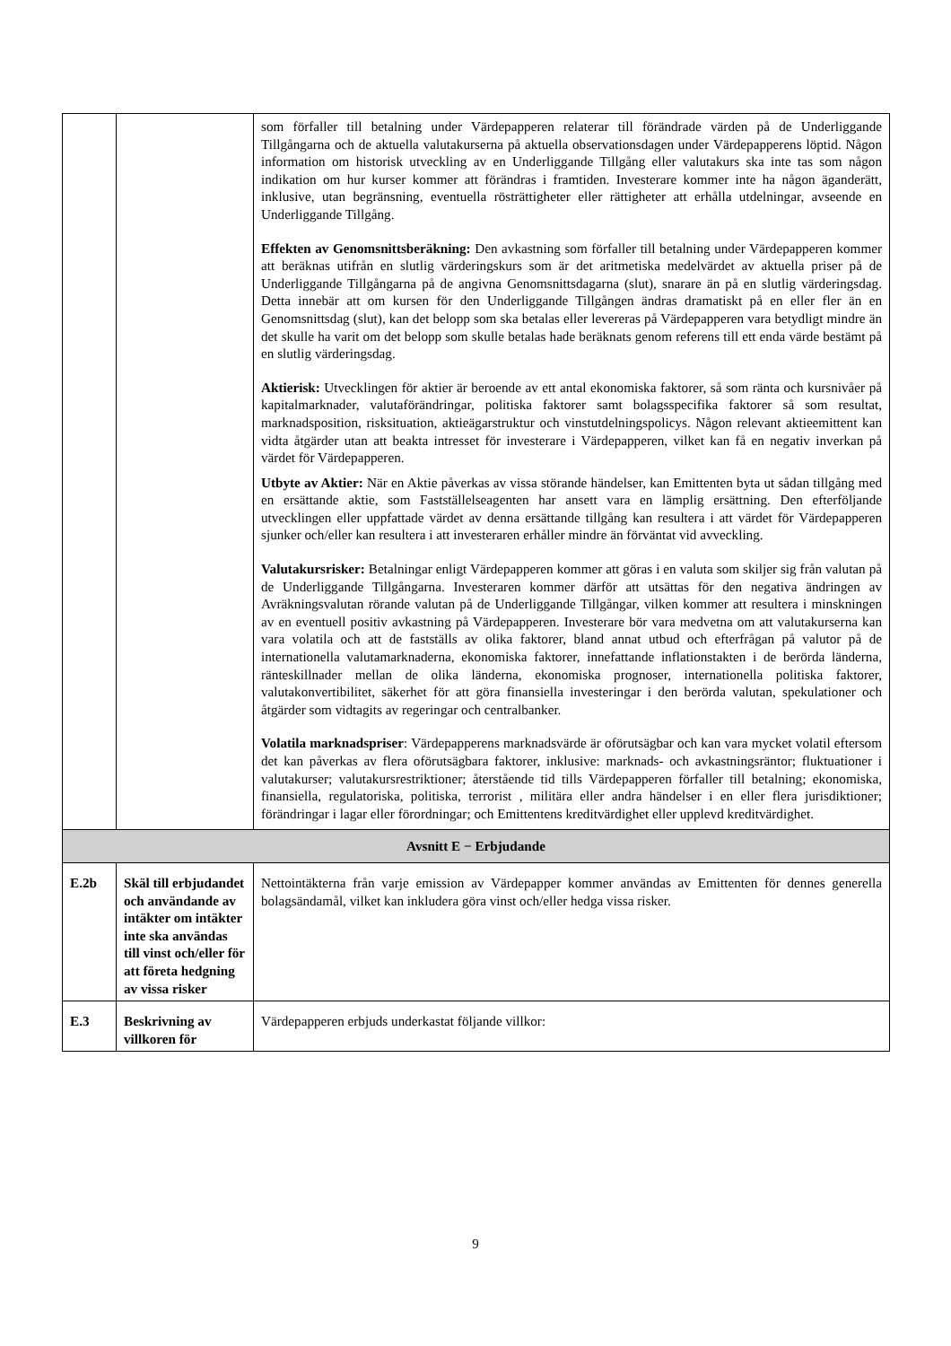| | | som förfaller till betalning under Värdepapperen relaterar till förändrade värden på de Underliggande Tillgångarna och de aktuella valutakurserna på aktuella observationsdagen under Värdepapperens löptid. Någon information om historisk utveckling av en Underliggande Tillgång eller valutakurs ska inte tas som någon indikation om hur kurser kommer att förändras i framtiden. Investerare kommer inte ha någon äganderätt, inklusive, utan begränsning, eventuella rösträttigheter eller rättigheter att erhålla utdelningar, avseende en Underliggande Tillgång. Effekten av Genomsnittsberäkning: Den avkastning som förfaller till betalning under Värdepapperen kommer att beräknas utifrån en slutlig värderingskurs som är det aritmetiska medelvärdet av aktuella priser på de Underliggande Tillgångarna på de angivna Genomsnittsdagarna (slut), snarare än på en slutlig värderingsdag. Detta innebär att om kursen för den Underliggande Tillgången ändras dramatiskt på en eller fler än en Genomsnittsdag (slut), kan det belopp som ska betalas eller levereras på Värdepapperen vara betydligt mindre än det skulle ha varit om det belopp som skulle betalas hade beräknats genom referens till ett enda värde bestämt på en slutlig värderingsdag. Aktierisk: Utvecklingen för aktier är beroende av ett antal ekonomiska faktorer, så som ränta och kursnivåer på kapitalmarknader, valutaförändringar, politiska faktorer samt bolagsspecifika faktorer så som resultat, marknadsposition, risksituation, aktieägarstruktur och vinstutdelningspolicys. Någon relevant aktieemittent kan vidta åtgärder utan att beakta intresset för investerare i Värdepapperen, vilket kan få en negativ inverkan på värdet för Värdepapperen. Utbyte av Aktier: När en Aktie påverkas av vissa störande händelser, kan Emittenten byta ut sådan tillgång med en ersättande aktie, som Fastställelseagenten har ansett vara en lämplig ersättning. Den efterföljande utvecklingen eller uppfattade värdet av denna ersättande tillgång kan resultera i att värdet för Värdepapperen sjunker och/eller kan resultera i att investeraren erhåller mindre än förväntat vid avveckling. Valutakursrisker: Betalningar enligt Värdepapperen kommer att göras i en valuta som skiljer sig från valutan på de Underliggande Tillgångarna. Investeraren kommer därför att utsättas för den negativa ändringen av Avräkningsvalutan rörande valutan på de Underliggande Tillgångar, vilken kommer att resultera i minskningen av en eventuell positiv avkastning på Värdepapperen. Investerare bör vara medvetna om att valutakurserna kan vara volatila och att de fastställs av olika faktorer, bland annat utbud och efterfrågan på valutor på de internationella valutamarknaderna, ekonomiska faktorer, innefattande inflationstakten i de berörda länderna, ränteskillnader mellan de olika länderna, ekonomiska prognoser, internationella politiska faktorer, valutakonvertibilitet, säkerhet för att göra finansiella investeringar i den berörda valutan, spekulationer och åtgärder som vidtagits av regeringar och centralbanker. Volatila marknadspriser : Värdepapperens marknadsvärde är oförutsägbar och kan vara mycket volatil eftersom det kan påverkas av flera oförutsägbara faktorer, inklusive: marknads- och avkastningsräntor; fluktuationer i valutakurser; valutakursrestriktioner; återstående tid tills Värdepapperen förfaller till betalning; ekonomiska, finansiella, regulatoriska, politiska, terrorist , militära eller andra händelser i en eller flera jurisdiktioner; förändringar i lagar eller förordningar; och Emittentens kreditvärdighet eller upplevd kreditvärdighet. |
| Avsnitt E − Erbjudande | | |
| E.2b | Skäl till erbjudandet och användande av intäkter om intäkter inte ska användas till vinst och/eller för att företa hedgning av vissa risker | Nettointäkterna från varje emission av Värdepapper kommer användas av Emittenten för dennes generella bolagsändamål, vilket kan inkludera göra vinst och/eller hedga vissa risker. |
| E.3 | Beskrivning av villkoren för | Värdepapperen erbjuds underkastat följande villkor: |
9